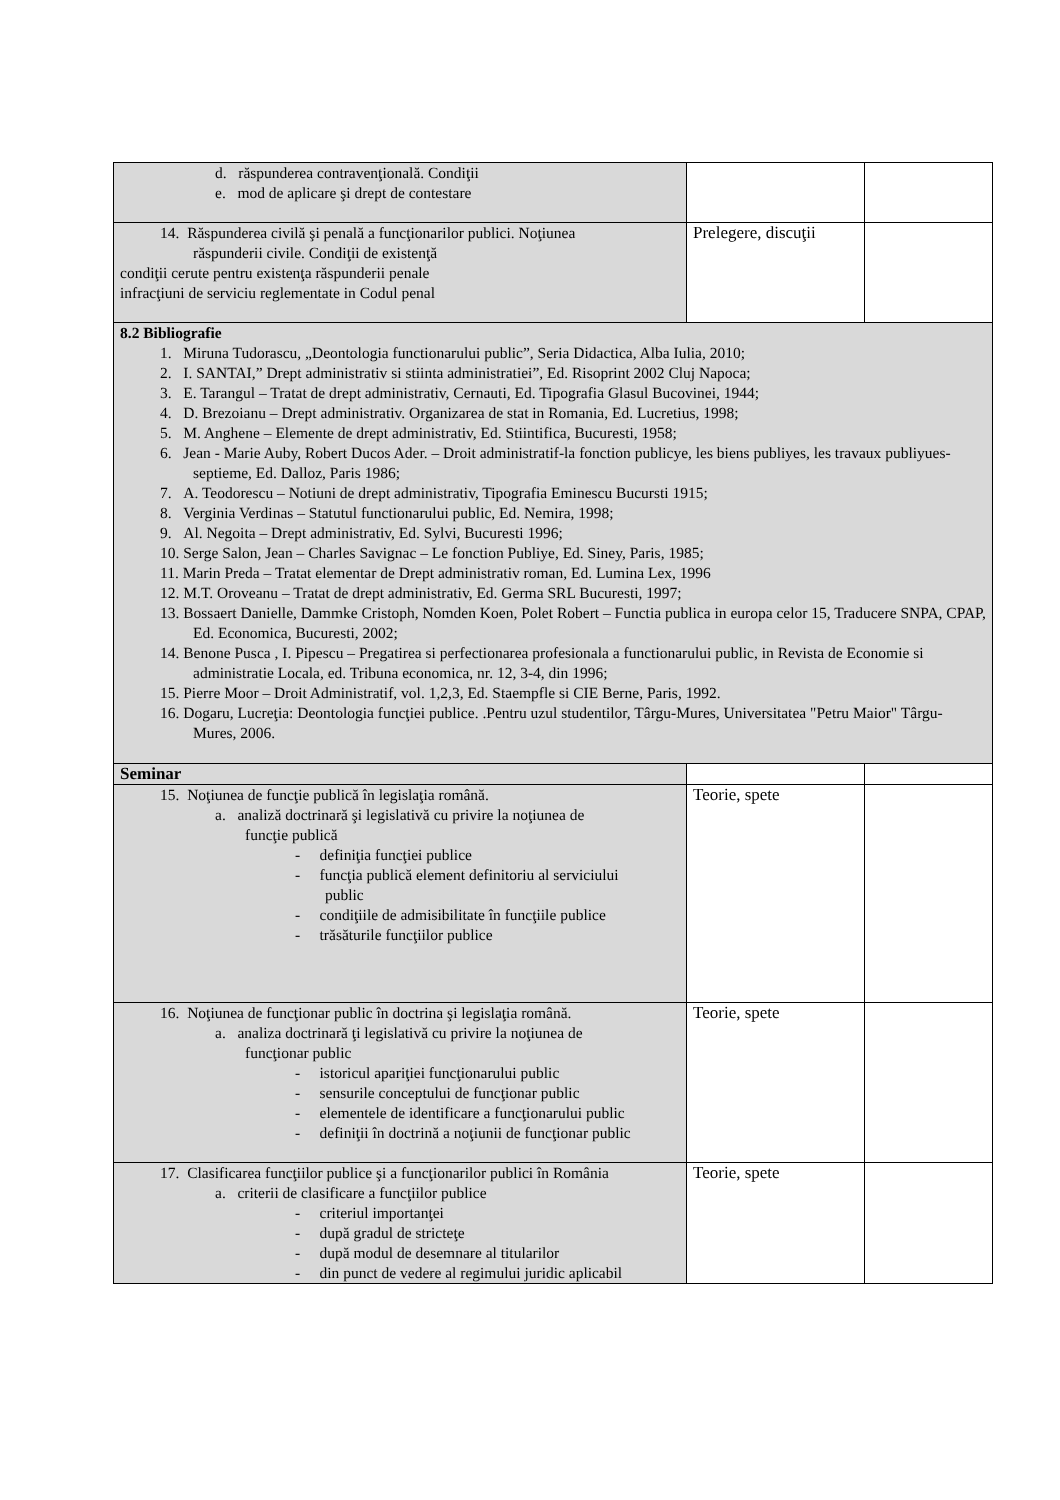| d. răspunderea contravenţională. Condiţii e. mod de aplicare şi drept de contestare | | |
| 14. Răspunderea civilă şi penală a funcţionarilor publici. Noţiunea răspunderii civile. Condiţii de existenţă condiţii cerute pentru existenţa răspunderii penale infracţiuni de serviciu reglementate in Codul penal | Prelegere, discuţii | |
| 8.2 Bibliografie 1. Miruna Tudorascu, „Deontologia functionarului public”, Seria Didactica, Alba Iulia, 2010; 2. I. SANTAI,” Drept administrativ si stiinta administratiei”, Ed. Risoprint 2002 Cluj Napoca; 3. E. Tarangul – Tratat de drept administrativ, Cernauti, Ed. Tipografia Glasul Bucovinei, 1944; 4. D. Brezoianu – Drept administrativ. Organizarea de stat in Romania, Ed. Lucretius, 1998; 5. M. Anghene – Elemente de drept administrativ, Ed. Stiintifica, Bucuresti, 1958; 6. Jean - Marie Auby, Robert Ducos Ader. – Droit administratif-la fonction publicye, les biens publiyes, les travaux publiyues-septieme, Ed. Dalloz, Paris 1986; 7. A. Teodorescu – Notiuni de drept administrativ, Tipografia Eminescu Bucursti 1915; 8. Verginia Verdinas – Statutul functionarului public, Ed. Nemira, 1998; 9. Al. Negoita – Drept administrativ, Ed. Sylvi, Bucuresti 1996; 10. Serge Salon, Jean – Charles Savignac – Le fonction Publiye, Ed. Siney, Paris, 1985; 11. Marin Preda – Tratat elementar de Drept administrativ roman, Ed. Lumina Lex, 1996 12. M.T. Oroveanu – Tratat de drept administrativ, Ed. Germa SRL Bucuresti, 1997; 13. Bossaert Danielle, Dammke Cristoph, Nomden Koen, Polet Robert – Functia publica in europa celor 15, Traducere SNPA, CPAP, Ed. Economica, Bucuresti, 2002; 14. Benone Pusca , I. Pipescu – Pregatirea si perfectionarea profesionala a functionarului public, in Revista de Economie si administratie Locala, ed. Tribuna economica, nr. 12, 3-4, din 1996; 15. Pierre Moor – Droit Administratif, vol. 1,2,3, Ed. Staempfle si CIE Berne, Paris, 1992. 16. Dogaru, Lucreţia: Deontologia funcţiei publice. .Pentru uzul studentilor, Târgu-Mures, Universitatea "Petru Maior" Târgu-Mures, 2006. | | |
| Seminar | | |
| 15. Noţiunea de funcţie publică în legislaţia română. a. analiză doctrinară şi legislativă cu privire la noţiunea de funcţie publică - definiţia funcţiei publice - funcţia publică element definitoriu al serviciului public - condiţiile de admisibilitate în funcţiile publice - trăsăturile funcţiilor publice | Teorie, spete | |
| 16. Noţiunea de funcţionar public în doctrina şi legislaţia română. a. analiza doctrinară ţi legislativă cu privire la noţiunea de funcţionar public - istoricul apariţiei funcţionarului public - sensurile conceptului de funcţionar public - elementele de identificare a funcţionarului public - definiţii în doctrină a noţiunii de funcţionar public | Teorie, spete | |
| 17. Clasificarea funcţiilor publice şi a funcţionarilor publici în România a. criterii de clasificare a funcţiilor publice - criteriul importanţei - după gradul de stricteţe - după modul de desemnare al titularilor - din punct de vedere al regimului juridic aplicabil | Teorie, spete | |